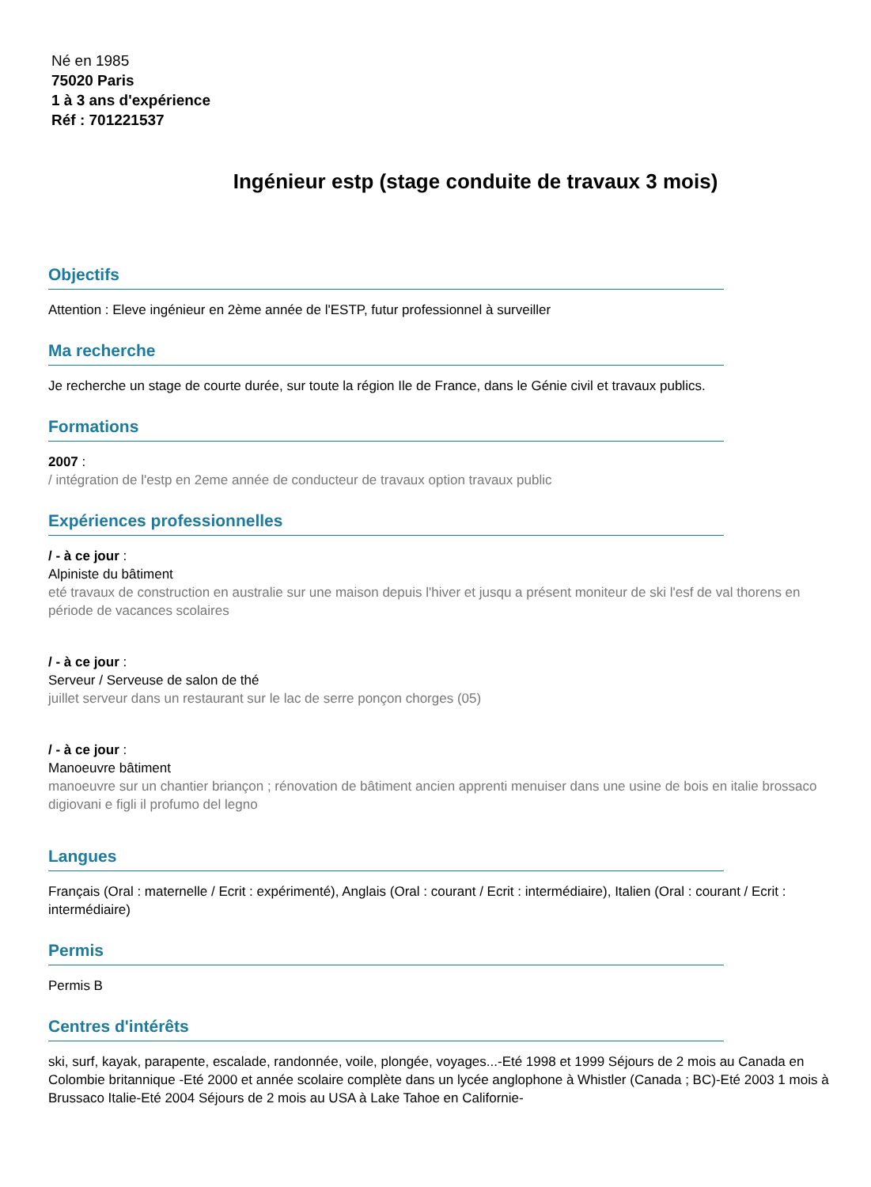Né en 1985
75020 Paris
1 à 3 ans d'expérience
Réf : 701221537
Ingénieur estp (stage conduite de travaux 3 mois)
Objectifs
Attention : Eleve ingénieur en 2ème année de l'ESTP, futur professionnel à surveiller
Ma recherche
Je recherche un stage de courte durée, sur toute la région Ile de France, dans le Génie civil et travaux publics.
Formations
2007 :
/ intégration de l'estp en 2eme année de conducteur de travaux option travaux public
Expériences professionnelles
/ - à ce jour :
Alpiniste du bâtiment
eté travaux de construction en australie sur une maison depuis l'hiver et jusqu a présent moniteur de ski l'esf de val thorens en période de vacances scolaires
/ - à ce jour :
Serveur / Serveuse de salon de thé
juillet serveur dans un restaurant sur le lac de serre ponçon chorges (05)
/ - à ce jour :
Manoeuvre bâtiment
manoeuvre sur un chantier briançon ; rénovation de bâtiment ancien apprenti menuiser dans une usine de bois en italie brossaco digiovani e figli il profumo del legno
Langues
Français (Oral : maternelle / Ecrit : expérimenté), Anglais (Oral : courant / Ecrit : intermédiaire), Italien (Oral : courant / Ecrit : intermédiaire)
Permis
Permis B
Centres d'intérêts
ski, surf, kayak, parapente, escalade, randonnée, voile, plongée, voyages...-Eté 1998 et 1999 Séjours de 2 mois au Canada en Colombie britannique -Eté 2000 et année scolaire complète dans un lycée anglophone à Whistler (Canada ; BC)-Eté 2003 1 mois à Brussaco Italie-Eté 2004 Séjours de 2 mois au USA à Lake Tahoe en Californie-